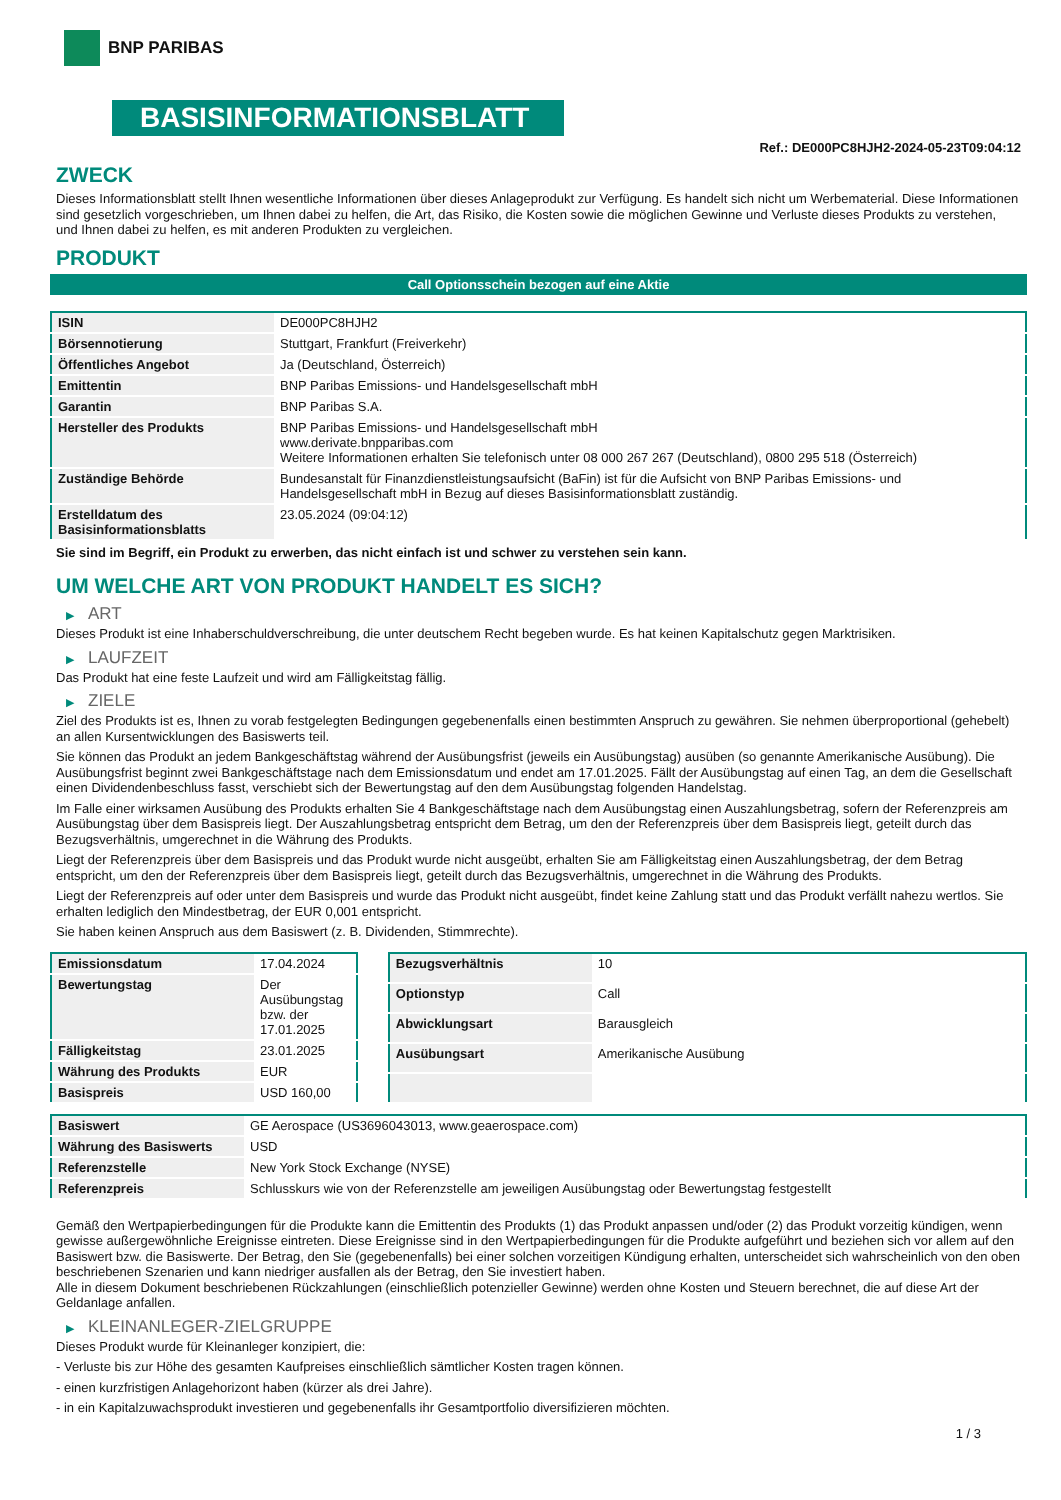BNP PARIBAS
BASISINFORMATIONSBLATT
Ref.: DE000PC8HJH2-2024-05-23T09:04:12
ZWECK
Dieses Informationsblatt stellt Ihnen wesentliche Informationen über dieses Anlageprodukt zur Verfügung. Es handelt sich nicht um Werbematerial. Diese Informationen sind gesetzlich vorgeschrieben, um Ihnen dabei zu helfen, die Art, das Risiko, die Kosten sowie die möglichen Gewinne und Verluste dieses Produkts zu verstehen, und Ihnen dabei zu helfen, es mit anderen Produkten zu vergleichen.
PRODUKT
Call Optionsschein bezogen auf eine Aktie
| ISIN | DE000PC8HJH2 |
| Börsennotierung | Stuttgart, Frankfurt (Freiverkehr) |
| Öffentliches Angebot | Ja (Deutschland, Österreich) |
| Emittentin | BNP Paribas Emissions- und Handelsgesellschaft mbH |
| Garantin | BNP Paribas S.A. |
| Hersteller des Produkts | BNP Paribas Emissions- und Handelsgesellschaft mbH www.derivate.bnpparibas.com Weitere Informationen erhalten Sie telefonisch unter 08 000 267 267 (Deutschland), 0800 295 518 (Österreich) |
| Zuständige Behörde | Bundesanstalt für Finanzdienstleistungsaufsicht (BaFin) ist für die Aufsicht von BNP Paribas Emissions- und Handelsgesellschaft mbH in Bezug auf dieses Basisinformationsblatt zuständig. |
| Erstelldatum des Basisinformationsblatts | 23.05.2024 (09:04:12) |
Sie sind im Begriff, ein Produkt zu erwerben, das nicht einfach ist und schwer zu verstehen sein kann.
UM WELCHE ART VON PRODUKT HANDELT ES SICH?
▶ ART
Dieses Produkt ist eine Inhaberschuldverschreibung, die unter deutschem Recht begeben wurde. Es hat keinen Kapitalschutz gegen Marktrisiken.
▶ LAUFZEIT
Das Produkt hat eine feste Laufzeit und wird am Fälligkeitstag fällig.
▶ ZIELE
Ziel des Produkts ist es, Ihnen zu vorab festgelegten Bedingungen gegebenenfalls einen bestimmten Anspruch zu gewähren. Sie nehmen überproportional (gehebelt) an allen Kursentwicklungen des Basiswerts teil.
Sie können das Produkt an jedem Bankgeschäftstag während der Ausübungsfrist (jeweils ein Ausübungstag) ausüben (so genannte Amerikanische Ausübung). Die Ausübungsfrist beginnt zwei Bankgeschäftstage nach dem Emissionsdatum und endet am 17.01.2025. Fällt der Ausübungstag auf einen Tag, an dem die Gesellschaft einen Dividendenbeschluss fasst, verschiebt sich der Bewertungstag auf den dem Ausübungstag folgenden Handelstag.
Im Falle einer wirksamen Ausübung des Produkts erhalten Sie 4 Bankgeschäftstage nach dem Ausübungstag einen Auszahlungsbetrag, sofern der Referenzpreis am Ausübungstag über dem Basispreis liegt. Der Auszahlungsbetrag entspricht dem Betrag, um den der Referenzpreis über dem Basispreis liegt, geteilt durch das Bezugsverhältnis, umgerechnet in die Währung des Produkts.
Liegt der Referenzpreis über dem Basispreis und das Produkt wurde nicht ausgeübt, erhalten Sie am Fälligkeitstag einen Auszahlungsbetrag, der dem Betrag entspricht, um den der Referenzpreis über dem Basispreis liegt, geteilt durch das Bezugsverhältnis, umgerechnet in die Währung des Produkts.
Liegt der Referenzpreis auf oder unter dem Basispreis und wurde das Produkt nicht ausgeübt, findet keine Zahlung statt und das Produkt verfällt nahezu wertlos. Sie erhalten lediglich den Mindestbetrag, der EUR 0,001 entspricht.
Sie haben keinen Anspruch aus dem Basiswert (z. B. Dividenden, Stimmrechte).
| Emissionsdatum | 17.04.2024 |
| Bewertungstag | Der Ausübungstag bzw. der 17.01.2025 |
| Fälligkeitstag | 23.01.2025 |
| Währung des Produkts | EUR |
| Basispreis | USD 160,00 |
| Bezugsverhältnis | 10 |
| Optionstyp | Call |
| Abwicklungsart | Barausgleich |
| Ausübungsart | Amerikanische Ausübung |
| Basiswert | GE Aerospace (US3696043013, www.geaerospace.com) |
| Währung des Basiswerts | USD |
| Referenzstelle | New York Stock Exchange (NYSE) |
| Referenzpreis | Schlusskurs wie von der Referenzstelle am jeweiligen Ausübungstag oder Bewertungstag festgestellt |
Gemäß den Wertpapierbedingungen für die Produkte kann die Emittentin des Produkts (1) das Produkt anpassen und/oder (2) das Produkt vorzeitig kündigen, wenn gewisse außergewöhnliche Ereignisse eintreten. Diese Ereignisse sind in den Wertpapierbedingungen für die Produkte aufgeführt und beziehen sich vor allem auf den Basiswert bzw. die Basiswerte. Der Betrag, den Sie (gegebenenfalls) bei einer solchen vorzeitigen Kündigung erhalten, unterscheidet sich wahrscheinlich von den oben beschriebenen Szenarien und kann niedriger ausfallen als der Betrag, den Sie investiert haben.
Alle in diesem Dokument beschriebenen Rückzahlungen (einschließlich potenzieller Gewinne) werden ohne Kosten und Steuern berechnet, die auf diese Art der Geldanlage anfallen.
▶ KLEINANLEGER-ZIELGRUPPE
Dieses Produkt wurde für Kleinanleger konzipiert, die:
- Verluste bis zur Höhe des gesamten Kaufpreises einschließlich sämtlicher Kosten tragen können.
- einen kurzfristigen Anlagehorizont haben (kürzer als drei Jahre).
- in ein Kapitalzuwachsprodukt investieren und gegebenenfalls ihr Gesamtportfolio diversifizieren möchten.
1 / 3